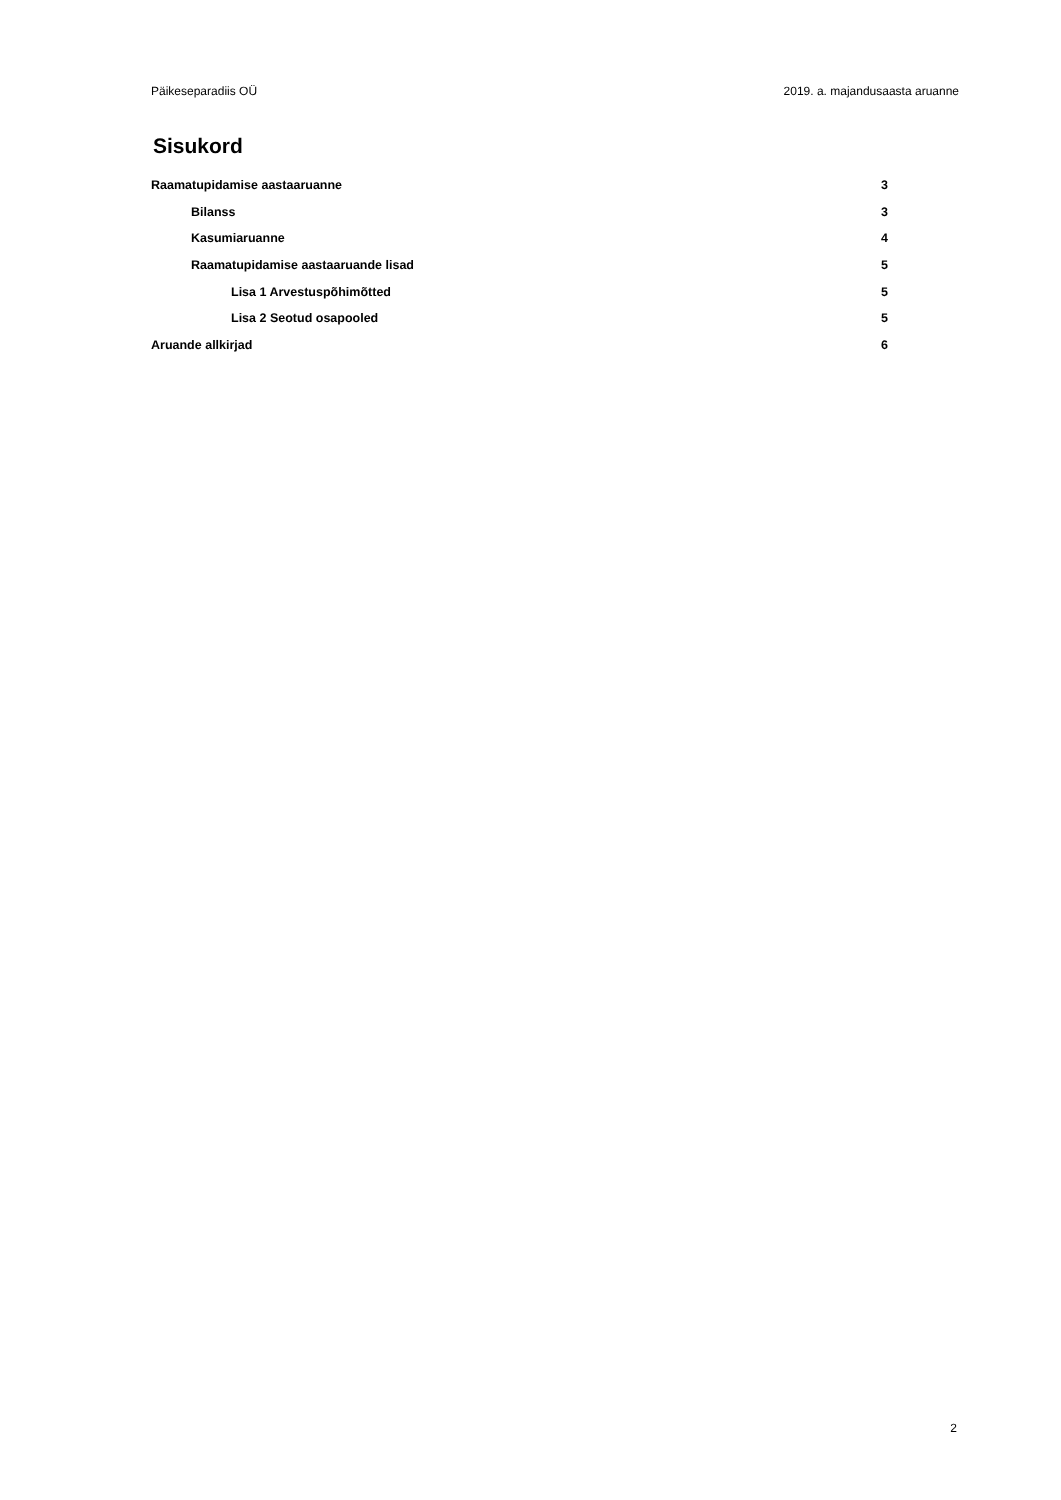Päikeseparadiis OÜ 2019. a. majandusaasta aruanne
Sisukord
Raamatupidamise aastaaruanne 3
Bilanss 3
Kasumiaruanne 4
Raamatupidamise aastaaruande lisad 5
Lisa 1 Arvestuspõhimõtted 5
Lisa 2 Seotud osapooled 5
Aruande allkirjad 6
2